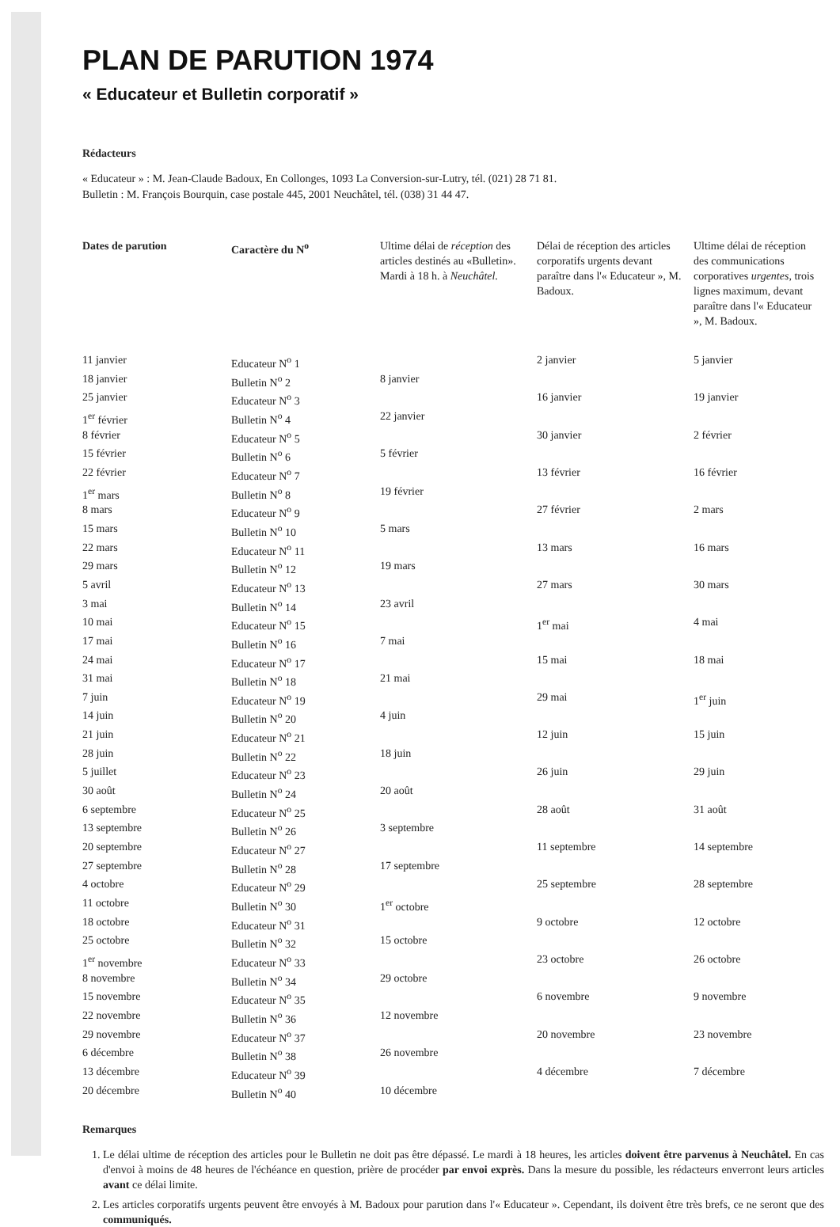PLAN DE PARUTION 1974
« Educateur et Bulletin corporatif »
Rédacteurs
« Educateur » : M. Jean-Claude Badoux, En Collonges, 1093 La Conversion-sur-Lutry, tél. (021) 28 71 81.
Bulletin : M. François Bourquin, case postale 445, 2001 Neuchâtel, tél. (038) 31 44 47.
| Dates de parution | Caractère du N<sup>o</sup> | Ultime délai de réception des articles destinés au «Bulletin». Mardi à 18 h. à Neuchâtel. | Délai de réception des articles corporatifs urgents devant paraître dans l'« Educateur », M. Badoux. | Ultime délai de réception des communications corporatives urgentes, trois lignes maximum, devant paraître dans l'« Educateur », M. Badoux. |
| --- | --- | --- | --- | --- |
| 11 janvier | Educateur N<sup>o</sup> 1 | | 2 janvier | 5 janvier |
| 18 janvier | Bulletin N<sup>o</sup> 2 | 8 janvier | | |
| 25 janvier | Educateur N<sup>o</sup> 3 | | 16 janvier | 19 janvier |
| 1<sup>er</sup> février | Bulletin N<sup>o</sup> 4 | 22 janvier | | |
| 8 février | Educateur N<sup>o</sup> 5 | | 30 janvier | 2 février |
| 15 février | Bulletin N<sup>o</sup> 6 | 5 février | | |
| 22 février | Educateur N<sup>o</sup> 7 | | 13 février | 16 février |
| 1<sup>er</sup> mars | Bulletin N<sup>o</sup> 8 | 19 février | | |
| 8 mars | Educateur N<sup>o</sup> 9 | | 27 février | 2 mars |
| 15 mars | Bulletin N<sup>o</sup> 10 | 5 mars | | |
| 22 mars | Educateur N<sup>o</sup> 11 | | 13 mars | 16 mars |
| 29 mars | Bulletin N<sup>o</sup> 12 | 19 mars | | |
| 5 avril | Educateur N<sup>o</sup> 13 | | 27 mars | 30 mars |
| 3 mai | Bulletin N<sup>o</sup> 14 | 23 avril | | |
| 10 mai | Educateur N<sup>o</sup> 15 | | 1<sup>er</sup> mai | 4 mai |
| 17 mai | Bulletin N<sup>o</sup> 16 | 7 mai | | |
| 24 mai | Educateur N<sup>o</sup> 17 | | 15 mai | 18 mai |
| 31 mai | Bulletin N<sup>o</sup> 18 | 21 mai | | |
| 7 juin | Educateur N<sup>o</sup> 19 | | 29 mai | 1<sup>er</sup> juin |
| 14 juin | Bulletin N<sup>o</sup> 20 | 4 juin | | |
| 21 juin | Educateur N<sup>o</sup> 21 | | 12 juin | 15 juin |
| 28 juin | Bulletin N<sup>o</sup> 22 | 18 juin | | |
| 5 juillet | Educateur N<sup>o</sup> 23 | | 26 juin | 29 juin |
| 30 août | Bulletin N<sup>o</sup> 24 | 20 août | | |
| 6 septembre | Educateur N<sup>o</sup> 25 | | 28 août | 31 août |
| 13 septembre | Bulletin N<sup>o</sup> 26 | 3 septembre | | |
| 20 septembre | Educateur N<sup>o</sup> 27 | | 11 septembre | 14 septembre |
| 27 septembre | Bulletin N<sup>o</sup> 28 | 17 septembre | | |
| 4 octobre | Educateur N<sup>o</sup> 29 | | 25 septembre | 28 septembre |
| 11 octobre | Bulletin N<sup>o</sup> 30 | 1<sup>er</sup> octobre | | |
| 18 octobre | Educateur N<sup>o</sup> 31 | | 9 octobre | 12 octobre |
| 25 octobre | Bulletin N<sup>o</sup> 32 | 15 octobre | | |
| 1<sup>er</sup> novembre | Educateur N<sup>o</sup> 33 | | 23 octobre | 26 octobre |
| 8 novembre | Bulletin N<sup>o</sup> 34 | 29 octobre | | |
| 15 novembre | Educateur N<sup>o</sup> 35 | | 6 novembre | 9 novembre |
| 22 novembre | Bulletin N<sup>o</sup> 36 | 12 novembre | | |
| 29 novembre | Educateur N<sup>o</sup> 37 | | 20 novembre | 23 novembre |
| 6 décembre | Bulletin N<sup>o</sup> 38 | 26 novembre | | |
| 13 décembre | Educateur N<sup>o</sup> 39 | | 4 décembre | 7 décembre |
| 20 décembre | Bulletin N<sup>o</sup> 40 | 10 décembre | | |
Remarques
1. Le délai ultime de réception des articles pour le Bulletin ne doit pas être dépassé. Le mardi à 18 heures, les articles doivent être parvenus à Neuchâtel. En cas d'envoi à moins de 48 heures de l'échéance en question, prière de procéder par envoi exprès. Dans la mesure du possible, les rédacteurs enverront leurs articles avant ce délai limite.
2. Les articles corporatifs urgents peuvent être envoyés à M. Badoux pour parution dans l'« Educateur ». Cependant, ils doivent être très brefs, ce ne seront que des communiqués.